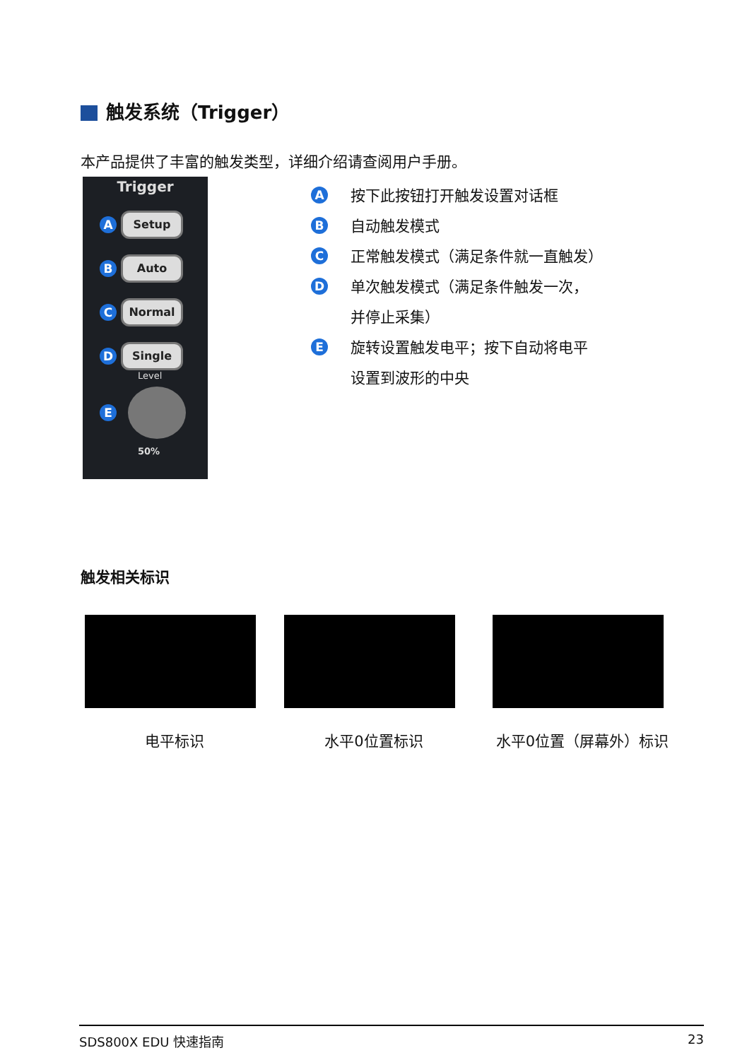触发系统（Trigger）
本产品提供了丰富的触发类型，详细介绍请查阅用户手册。
Trigger
A
Setup
B
Auto
C
Normal
D
Single
Level
E
50%
A按下此按钮打开触发设置对话框
B自动触发模式
C正常触发模式（满足条件就一直触发）
D单次触发模式（满足条件触发一次，
并停止采集）
E旋转设置触发电平；按下自动将电平
设置到波形的中央
触发相关标识
电平标识 水平0位置标识 水平0位置（屏幕外）标识
SDS800X EDU 快速指南 23